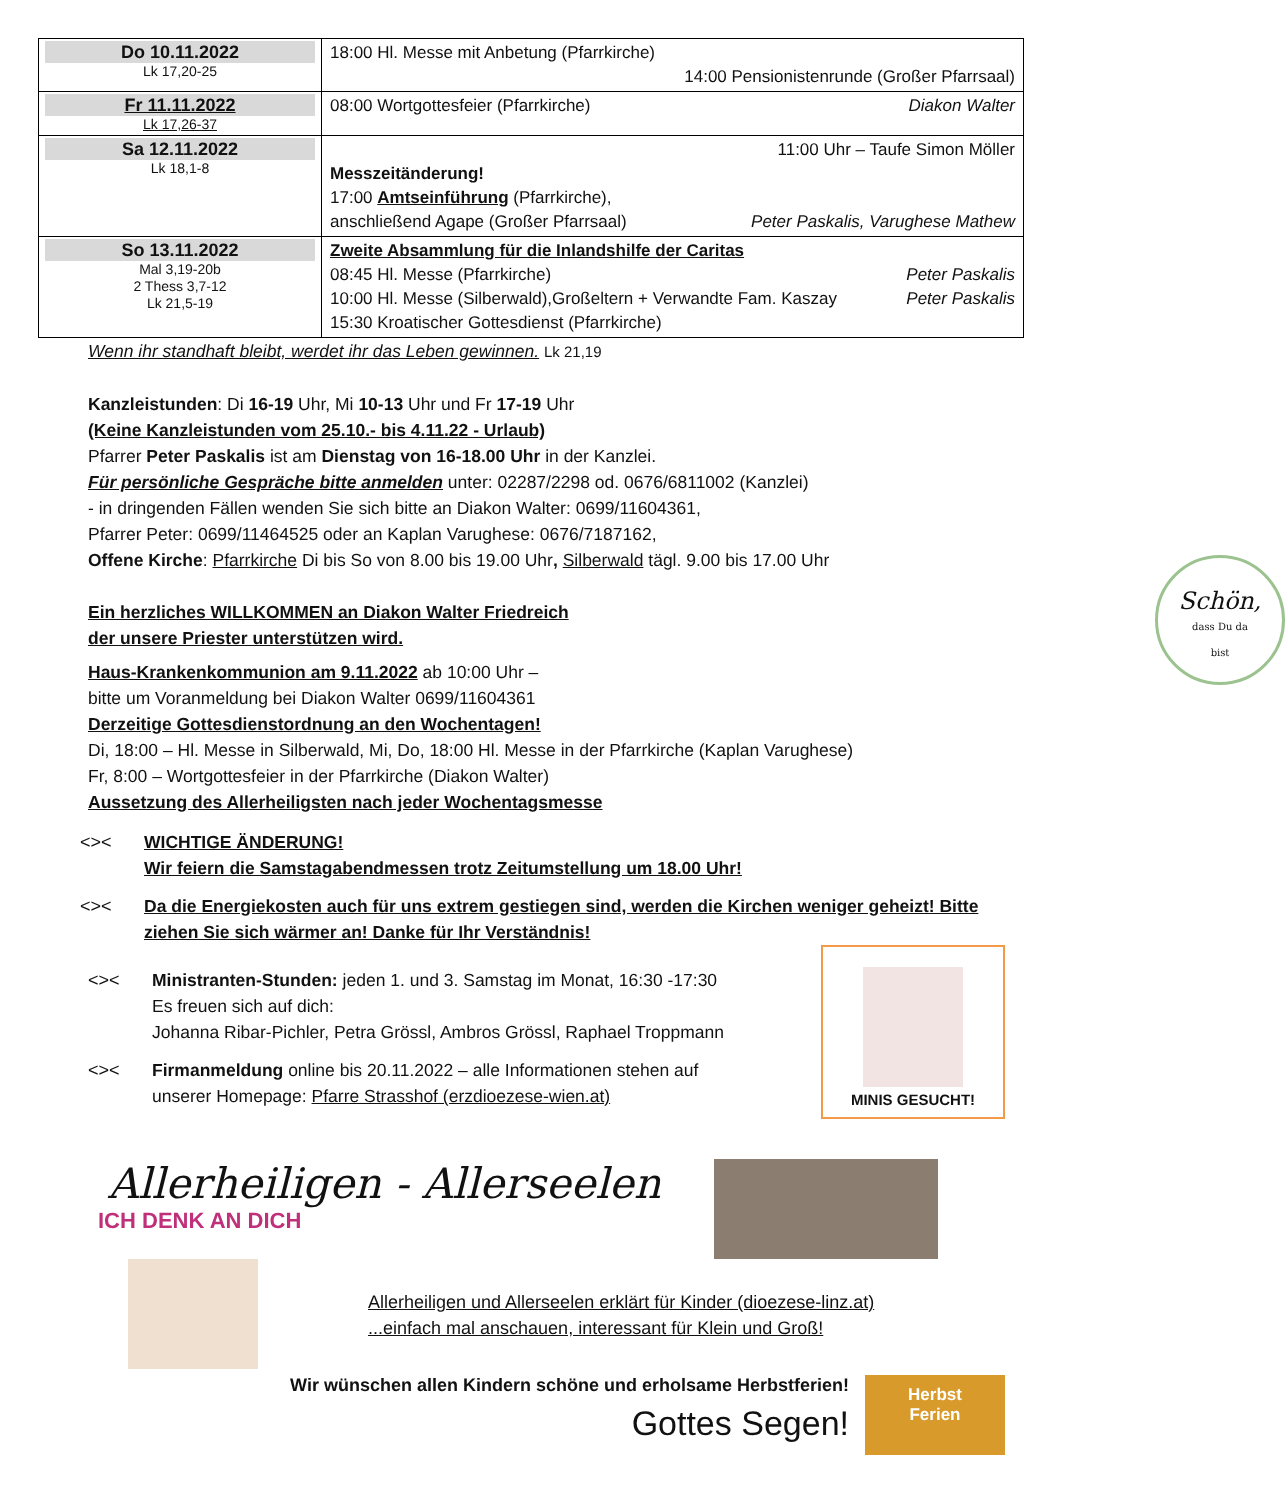| Do 10.11.2022 Lk 17,20-25 | 18:00 Hl. Messe mit Anbetung (Pfarrkirche) 14:00 Pensionistenrunde (Großer Pfarrsaal) |
| Fr 11.11.2022 Lk 17,26-37 | 08:00 Wortgottesfeier (Pfarrkirche) Diakon Walter |
| Sa 12.11.2022 Lk 18,1-8 | 11:00 Uhr – Taufe Simon Möller Messzeitänderung! 17:00 Amtseinführung (Pfarrkirche), anschließend Agape (Großer Pfarrsaal) Peter Paskalis, Varughese Mathew |
| So 13.11.2022 Mal 3,19-20b 2 Thess 3,7-12 Lk 21,5-19 | Zweite Absammlung für die Inlandshilfe der Caritas 08:45 Hl. Messe (Pfarrkirche) Peter Paskalis 10:00 Hl. Messe (Silberwald),Großeltern + Verwandte Fam. Kaszay Peter Paskalis 15:30 Kroatischer Gottesdienst (Pfarrkirche) |
Wenn ihr standhaft bleibt, werdet ihr das Leben gewinnen. Lk 21,19
Kanzleistunden: Di 16-19 Uhr, Mi 10-13 Uhr und Fr 17-19 Uhr
(Keine Kanzleistunden vom 25.10.- bis 4.11.22 - Urlaub)
Pfarrer Peter Paskalis ist am Dienstag von 16-18.00 Uhr in der Kanzlei.
Für persönliche Gespräche bitte anmelden unter: 02287/2298 od. 0676/6811002 (Kanzlei)
- in dringenden Fällen wenden Sie sich bitte an Diakon Walter: 0699/11604361,
Pfarrer Peter: 0699/11464525 oder an Kaplan Varughese: 0676/7187162,
Offene Kirche: Pfarrkirche Di bis So von 8.00 bis 19.00 Uhr, Silberwald tägl. 9.00 bis 17.00 Uhr
Schön,
dass Du da
bist
Ein herzliches WILLKOMMEN an Diakon Walter Friedreich
der unsere Priester unterstützen wird.
Haus-Krankenkommunion am 9.11.2022 ab 10:00 Uhr –
bitte um Voranmeldung bei Diakon Walter 0699/11604361
Derzeitige Gottesdienstordnung an den Wochentagen!
Di, 18:00 – Hl. Messe in Silberwald, Mi, Do, 18:00 Hl. Messe in der Pfarrkirche (Kaplan Varughese)
Fr, 8:00 – Wortgottesfeier in der Pfarrkirche (Diakon Walter)
Aussetzung des Allerheiligsten nach jeder Wochentagsmesse
<>< WICHTIGE ÄNDERUNG!
Wir feiern die Samstagabendmessen trotz Zeitumstellung um 18.00 Uhr!
<>< Da die Energiekosten auch für uns extrem gestiegen sind, werden die Kirchen weniger geheizt! Bitte ziehen Sie sich wärmer an! Danke für Ihr Verständnis!
MINIS GESUCHT!
<>< Ministranten-Stunden: jeden 1. und 3. Samstag im Monat, 16:30 -17:30
Es freuen sich auf dich:
Johanna Ribar-Pichler, Petra Grössl, Ambros Grössl, Raphael Troppmann
<>< Firmanmeldung online bis 20.11.2022 – alle Informationen stehen auf
unserer Homepage: Pfarre Strasshof (erzdioezese-wien.at)
Allerheiligen - Allerseelen
ICH DENK AN DICH
Allerheiligen und Allerseelen erklärt für Kinder (dioezese-linz.at)
...einfach mal anschauen, interessant für Klein und Groß!
Wir wünschen allen Kindern schöne und erholsame Herbstferien!
Gottes Segen!
Herbst
Ferien